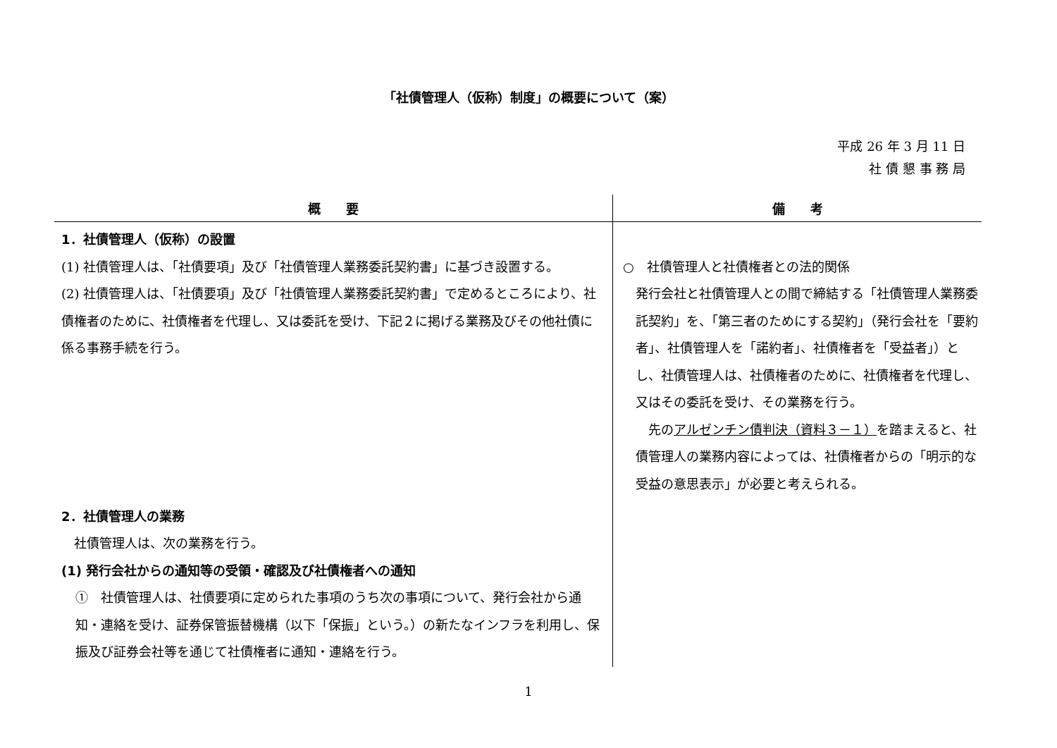「社債管理人（仮称）制度」の概要について（案）
平成 26 年 3 月 11 日
社 債 懇 事 務 局
| 概 要 | 備 考 |
| --- | --- |
| 1．社債管理人（仮称）の設置 (1) 社債管理人は、「社債要項」及び「社債管理人業務委託契約書」に基づき設置する。 (2) 社債管理人は、「社債要項」及び「社債管理人業務委託契約書」で定めるところにより、社債権者のために、社債権者を代理し、又は委託を受け、下記２に掲げる業務及びその他社債に係る事務手続を行う。 2．社債管理人の業務 社債管理人は、次の業務を行う。 (1) 発行会社からの通知等の受領・確認及び社債権者への通知 ① 社債管理人は、社債要項に定められた事項のうち次の事項について、発行会社から通知・連絡を受け、証券保管振替機構（以下「保振」という。）の新たなインフラを利用し、保振及び証券会社等を通じて社債権者に通知・連絡を行う。 | ○ 社債管理人と社債権者との法的関係 発行会社と社債管理人との間で締結する「社債管理人業務委託契約」を、「第三者のためにする契約」（発行会社を「要約者」、社債管理人を「諾約者」、社債権者を「受益者」）とし、社債管理人は、社債権者のために、社債権者を代理し、又はその委託を受け、その業務を行う。 先の アルゼンチン債判決（資料３－１） を踏まえると、社債管理人の業務内容によっては、社債権者からの「明示的な受益の意思表示」が必要と考えられる。 |
1